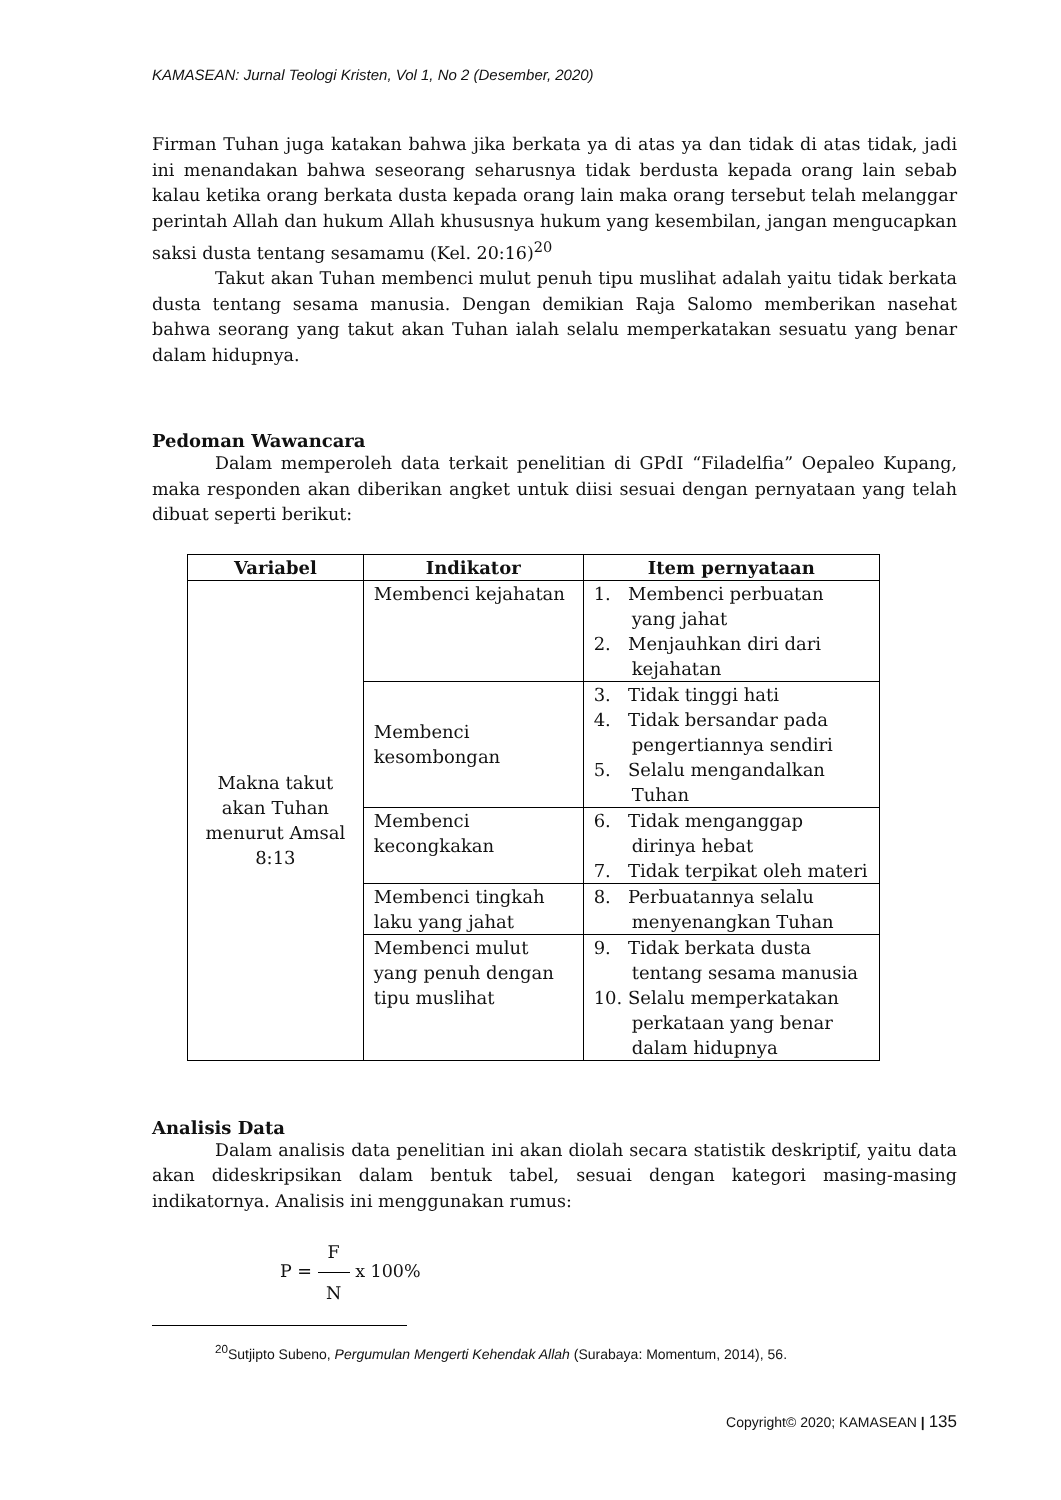KAMASEAN: Jurnal Teologi Kristen, Vol 1, No 2 (Desember, 2020)
Firman Tuhan juga katakan bahwa jika berkata ya di atas ya dan tidak di atas tidak, jadi ini menandakan bahwa seseorang seharusnya tidak berdusta kepada orang lain sebab kalau ketika orang berkata dusta kepada orang lain maka orang tersebut telah melanggar perintah Allah dan hukum Allah khususnya hukum yang kesembilan, jangan mengucapkan saksi dusta tentang sesamamu (Kel. 20:16)<sup>20</sup>
Takut akan Tuhan membenci mulut penuh tipu muslihat adalah yaitu tidak berkata dusta tentang sesama manusia. Dengan demikian Raja Salomo memberikan nasehat bahwa seorang yang takut akan Tuhan ialah selalu memperkatakan sesuatu yang benar dalam hidupnya.
Pedoman Wawancara
Dalam memperoleh data terkait penelitian di GPdI “Filadelfia” Oepaleo Kupang, maka responden akan diberikan angket untuk diisi sesuai dengan pernyataan yang telah dibuat seperti berikut:
| Variabel | Indikator | Item pernyataan |
| --- | --- | --- |
| Makna takut akan Tuhan menurut Amsal 8:13 | Membenci kejahatan | 1. Membenci perbuatan yang jahat 2. Menjauhkan diri dari kejahatan |
| | Membenci kesombongan | 3. Tidak tinggi hati 4. Tidak bersandar pada pengertiannya sendiri 5. Selalu mengandalkan Tuhan |
| | Membenci kecongkakan | 6. Tidak menganggap dirinya hebat 7. Tidak terpikat oleh materi |
| | Membenci tingkah laku yang jahat | 8. Perbuatannya selalu menyenangkan Tuhan |
| | Membenci mulut yang penuh dengan tipu muslihat | 9. Tidak berkata dusta tentang sesama manusia 10. Selalu memperkatakan perkataan yang benar dalam hidupnya |
Analisis Data
Dalam analisis data penelitian ini akan diolah secara statistik deskriptif, yaitu data akan dideskripsikan dalam bentuk tabel, sesuai dengan kategori masing-masing indikatornya. Analisis ini menggunakan rumus:
P = F N x 100%
<sup>20</sup> Sutjipto Subeno, Pergumulan Mengerti Kehendak Allah (Surabaya: Momentum, 2014), 56.
Copyright© 2020; KAMASEAN | 135